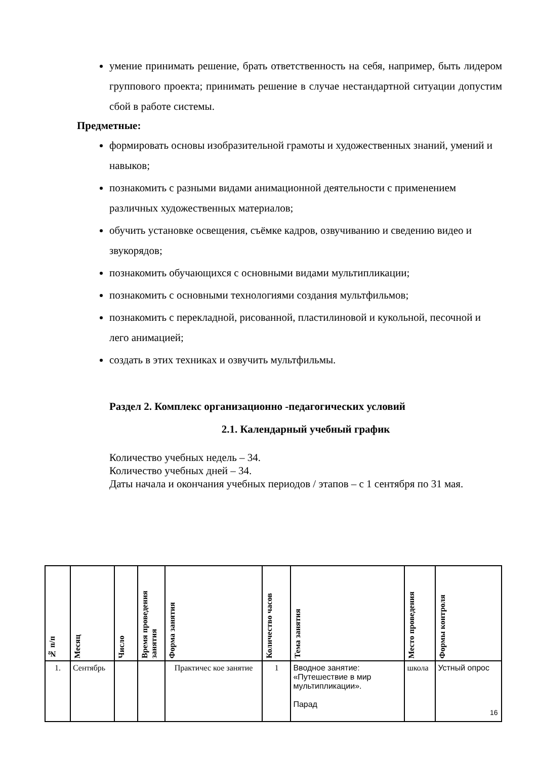умение принимать решение, брать ответственность на себя, например, быть лидером группового проекта; принимать решение в случае нестандартной ситуации допустим сбой в работе системы.
Предметные:
формировать основы изобразительной грамоты и художественных знаний, умений и навыков;
познакомить с разными видами анимационной деятельности с применением различных художественных материалов;
обучить установке освещения, съёмке кадров, озвучиванию и сведению видео и звукорядов;
познакомить обучающихся с основными видами мультипликации;
познакомить с основными технологиями создания мультфильмов;
познакомить с перекладной, рисованной, пластилиновой и кукольной, песочной и лего анимацией;
создать в этих техниках и озвучить мультфильмы.
Раздел 2. Комплекс организационно -педагогических условий
2.1. Календарный учебный график
Количество учебных недель – 34.
Количество учебных дней – 34.
Даты начала и окончания учебных периодов / этапов – с 1 сентября по 31 мая.
| № п/п | Месяц | Число | Время проведения занятия | Форма занятия | Количество часов | Тема занятия | Место проведения | Формы контроля |
| --- | --- | --- | --- | --- | --- | --- | --- | --- |
| 1. | Сентябрь | | | Практичес кое занятие | 1 | Вводное занятие: «Путешествие в мир мультипликации». Парад | школа | Устный опрос |
16